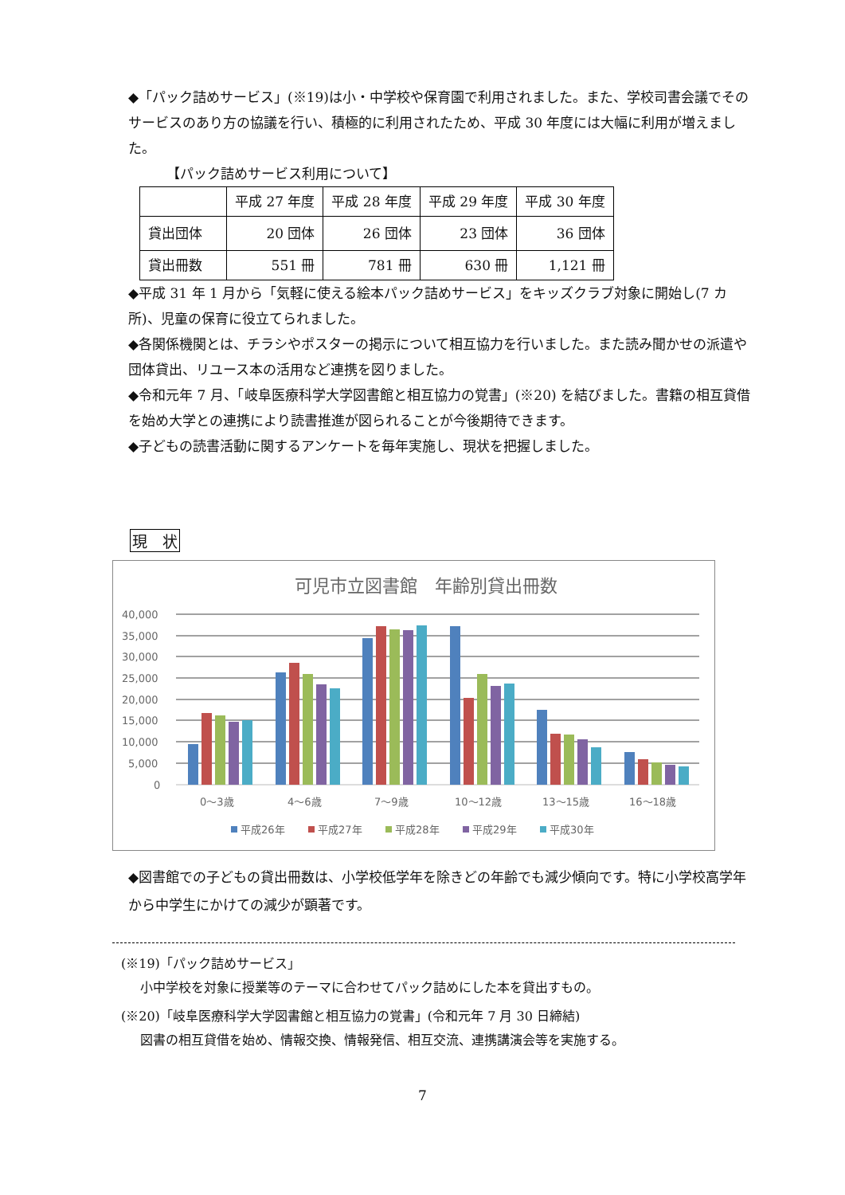◆「パック詰めサービス」(※19)は小・中学校や保育園で利用されました。また、学校司書会議でそのサービスのあり方の協議を行い、積極的に利用されたため、平成 30 年度には大幅に利用が増えました。
【パック詰めサービス利用について】
| | 平成 27 年度 | 平成 28 年度 | 平成 29 年度 | 平成 30 年度 |
| 貸出団体 | 20 団体 | 26 団体 | 23 団体 | 36 団体 |
| 貸出冊数 | 551 冊 | 781 冊 | 630 冊 | 1,121 冊 |
◆平成 31 年 1 月から「気軽に使える絵本パック詰めサービス」をキッズクラブ対象に開始し(7 カ所)、児童の保育に役立てられました。
◆各関係機関とは、チラシやポスターの掲示について相互協力を行いました。また読み聞かせの派遣や団体貸出、リユース本の活用など連携を図りました。
◆令和元年 7 月、「岐阜医療科学大学図書館と相互協力の覚書」(※20) を結びました。書籍の相互貸借を始め大学との連携により読書推進が図られることが今後期待できます。
◆子どもの読書活動に関するアンケートを毎年実施し、現状を把握しました。
現　状
可児市立図書館　年齢別貸出冊数
40,000
35,000
30,000
25,000
20,000
15,000
10,000
5,000
0
0〜3歳
4〜6歳
7〜9歳
10〜12歳
13〜15歳
16〜18歳
平成26年
平成27年
平成28年
平成29年
平成30年
◆図書館での子どもの貸出冊数は、小学校低学年を除きどの年齢でも減少傾向です。特に小学校高学年から中学生にかけての減少が顕著です。
(※19)「パック詰めサービス」
小中学校を対象に授業等のテーマに合わせてパック詰めにした本を貸出すもの。
(※20)「岐阜医療科学大学図書館と相互協力の覚書」(令和元年 7 月 30 日締結)
図書の相互貸借を始め、情報交換、情報発信、相互交流、連携講演会等を実施する。
7